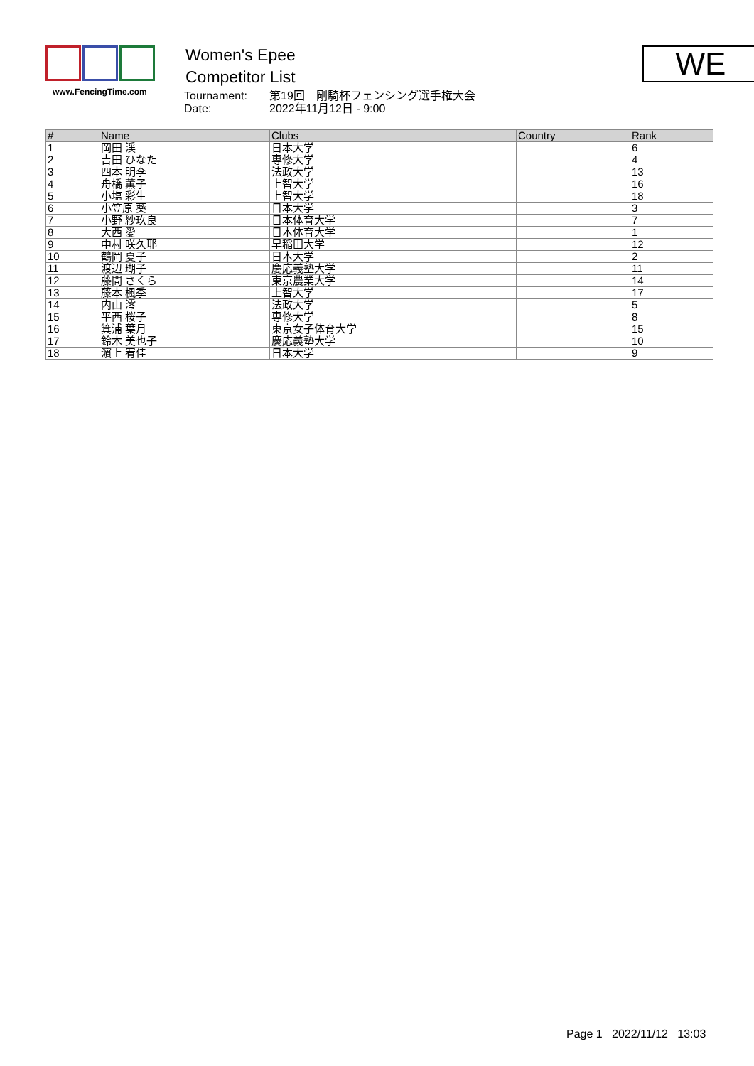www.FencingTime.com
Women's Epee
Competitor List
Tournament: 第19回　剛騎杯フェンシング選手権大会
Date: 2022年11月12日 - 9:00
WE
| # | Name | Clubs | Country | Rank |
| --- | --- | --- | --- | --- |
| 1 | 岡田 渓 | 日本大学 | | 6 |
| 2 | 吉田 ひなた | 専修大学 | | 4 |
| 3 | 四本 明李 | 法政大学 | | 13 |
| 4 | 舟橋 薫子 | 上智大学 | | 16 |
| 5 | 小塩 彩生 | 上智大学 | | 18 |
| 6 | 小笠原 葵 | 日本大学 | | 3 |
| 7 | 小野 紗玖良 | 日本体育大学 | | 7 |
| 8 | 大西 愛 | 日本体育大学 | | 1 |
| 9 | 中村 咲久耶 | 早稲田大学 | | 12 |
| 10 | 鶴岡 夏子 | 日本大学 | | 2 |
| 11 | 渡辺 瑚子 | 慶応義塾大学 | | 11 |
| 12 | 藤間 さくら | 東京農業大学 | | 14 |
| 13 | 藤本 楓季 | 上智大学 | | 17 |
| 14 | 内山 澪 | 法政大学 | | 5 |
| 15 | 平西 桜子 | 専修大学 | | 8 |
| 16 | 箕浦 葉月 | 東京女子体育大学 | | 15 |
| 17 | 鈴木 美也子 | 慶応義塾大学 | | 10 |
| 18 | 濵上 宥佳 | 日本大学 | | 9 |
Page 1 2022/11/12 13:03